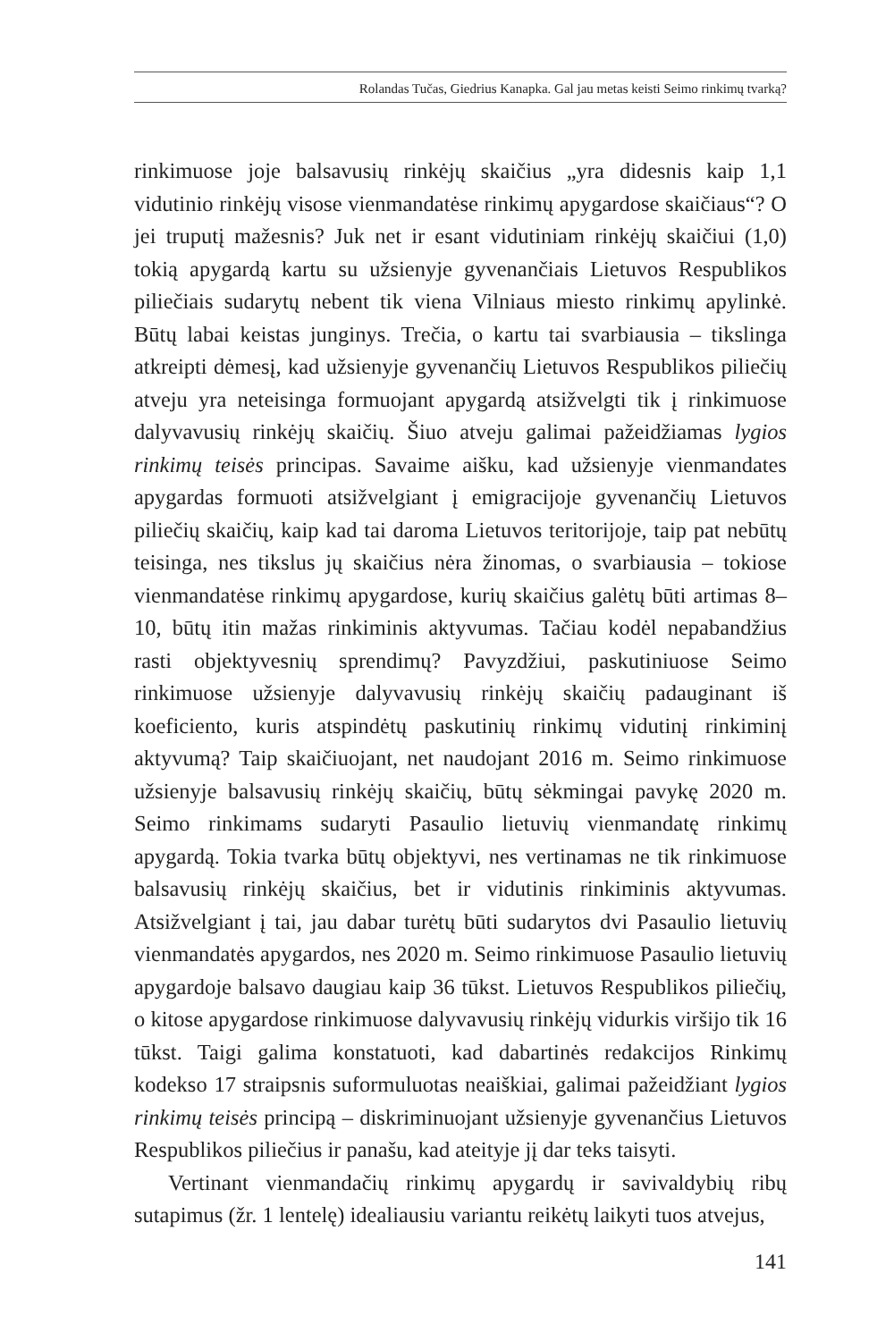Rolandas Tučas, Giedrius Kanapka. Gal jau metas keisti Seimo rinkimų tvarką?
rinkimuose joje balsavusių rinkėjų skaičius „yra didesnis kaip 1,1 vidutinio rinkėjų visose vienmandatėse rinkimų apygardose skaičiaus“? O jei truputį mažesnis? Juk net ir esant vidutiniam rinkėjų skaičiui (1,0) tokią apygardą kartu su užsienyje gyvenančiais Lietuvos Respublikos piliečiais sudarytų nebent tik viena Vilniaus miesto rinkimų apylinkė. Būtų labai keistas junginys. Trečia, o kartu tai svarbiausia – tikslinga atkreipti dėmesį, kad užsienyje gyvenančių Lietuvos Respublikos piliečių atveju yra neteisinga formuojant apygardą atsižvelgti tik į rinkimuose dalyvavusių rinkėjų skaičių. Šiuo atveju galimai pažeidžiamas lygios rinkimų teisės principas. Savaime aišku, kad užsienyje vienmandates apygardas formuoti atsižvelgiant į emigracijoje gyvenančių Lietuvos piliečių skaičių, kaip kad tai daroma Lietuvos teritorijoje, taip pat nebūtų teisinga, nes tikslus jų skaičius nėra žinomas, o svarbiausia – tokiose vienmandatėse rinkimų apygardose, kurių skaičius galėtų būti artimas 8–10, būtų itin mažas rinkiminis aktyvumas. Tačiau kodėl nepabandžius rasti objektyvesnių sprendimų? Pavyzdžiui, paskutiniuose Seimo rinkimuose užsienyje dalyvavusių rinkėjų skaičių padauginant iš koeficiento, kuris atspindėtų paskutinių rinkimų vidutinį rinkiminį aktyvumą? Taip skaičiuojant, net naudojant 2016 m. Seimo rinkimuose užsienyje balsavusių rinkėjų skaičių, būtų sėkmingai pavykę 2020 m. Seimo rinkimams sudaryti Pasaulio lietuvių vienmandatę rinkimų apygardą. Tokia tvarka būtų objektyvi, nes vertinamas ne tik rinkimuose balsavusių rinkėjų skaičius, bet ir vidutinis rinkiminis aktyvumas. Atsižvelgiant į tai, jau dabar turėtų būti sudarytos dvi Pasaulio lietuvių vienmandatės apygardos, nes 2020 m. Seimo rinkimuose Pasaulio lietuvių apygardoje balsavo daugiau kaip 36 tūkst. Lietuvos Respublikos piliečių, o kitose apygardose rinkimuose dalyvavusių rinkėjų vidurkis viršijo tik 16 tūkst. Taigi galima konstatuoti, kad dabartinės redakcijos Rinkimų kodekso 17 straipsnis suformuluotas neaiškiai, galimai pažeidžiant lygios rinkimų teisės principą – diskriminuojant užsienyje gyvenančius Lietuvos Respublikos piliečius ir panašu, kad ateityje jį dar teks taisyti.
Vertinant vienmandačių rinkimų apygardų ir savivaldybių ribų sutapimus (žr. 1 lentelę) idealiausiu variantu reikėtų laikyti tuos atvejus,
141